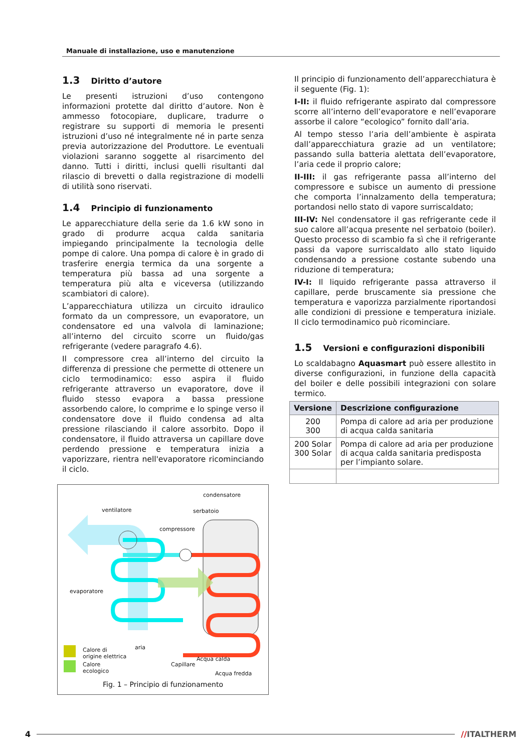Manuale di installazione, uso e manutenzione
1.3 Diritto d’autore
Le presenti istruzioni d’uso contengono informazioni protette dal diritto d’autore. Non è ammesso fotocopiare, duplicare, tradurre o registrare su supporti di memoria le presenti istruzioni d’uso né integralmente né in parte senza previa autorizzazione del Produttore. Le eventuali violazioni saranno soggette al risarcimento del danno. Tutti i diritti, inclusi quelli risultanti dal rilascio di brevetti o dalla registrazione di modelli di utilità sono riservati.
1.4 Principio di funzionamento
Le apparecchiature della serie da 1.6 kW sono in grado di produrre acqua calda sanitaria impiegando principalmente la tecnologia delle pompe di calore. Una pompa di calore è in grado di trasferire energia termica da una sorgente a temperatura più bassa ad una sorgente a temperatura più alta e viceversa (utilizzando scambiatori di calore).
L’apparecchiatura utilizza un circuito idraulico formato da un compressore, un evaporatore, un condensatore ed una valvola di laminazione; all’interno del circuito scorre un fluido/gas refrigerante (vedere paragrafo 4.6).
Il compressore crea all’interno del circuito la differenza di pressione che permette di ottenere un ciclo termodinamico: esso aspira il fluido refrigerante attraverso un evaporatore, dove il fluido stesso evapora a bassa pressione assorbendo calore, lo comprime e lo spinge verso il condensatore dove il fluido condensa ad alta pressione rilasciando il calore assorbito. Dopo il condensatore, il fluido attraversa un capillare dove perdendo pressione e temperatura inizia a vaporizzare, rientra nell'evaporatore ricominciando il ciclo.
condensatore
ventilatore serbatoio
compressore
evaporatore
aria
Calore di
origine elettrica
Calore
ecologico
Capillare
Acqua calda
Acqua fredda
Fig. 1 – Principio di funzionamento
Il principio di funzionamento dell’apparecchiatura è il seguente (Fig. 1):
I-II: il fluido refrigerante aspirato dal compressore scorre all’interno dell’evaporatore e nell’evaporare assorbe il calore “ecologico” fornito dall’aria.
Al tempo stesso l’aria dell’ambiente è aspirata dall’apparecchiatura grazie ad un ventilatore; passando sulla batteria alettata dell’evaporatore, l’aria cede il proprio calore;
II-III: il gas refrigerante passa all’interno del compressore e subisce un aumento di pressione che comporta l’innalzamento della temperatura; portandosi nello stato di vapore surriscaldato;
III-IV: Nel condensatore il gas refrigerante cede il suo calore all’acqua presente nel serbatoio (boiler). Questo processo di scambio fa sì che il refrigerante passi da vapore surriscaldato allo stato liquido condensando a pressione costante subendo una riduzione di temperatura;
IV-I: Il liquido refrigerante passa attraverso il capillare, perde bruscamente sia pressione che temperatura e vaporizza parzialmente riportandosi alle condizioni di pressione e temperatura iniziale. Il ciclo termodinamico può ricominciare.
1.5 Versioni e configurazioni disponibili
Lo scaldabagno Aquasmart può essere allestito in diverse configurazioni, in funzione della capacità del boiler e delle possibili integrazioni con solare termico.
| Versione | Descrizione configurazione |
| --- | --- |
| 200 300 | Pompa di calore ad aria per produzione di acqua calda sanitaria |
| 200 Solar 300 Solar | Pompa di calore ad aria per produzione di acqua calda sanitaria predisposta per l’impianto solare. |
4 //ITALTHERM